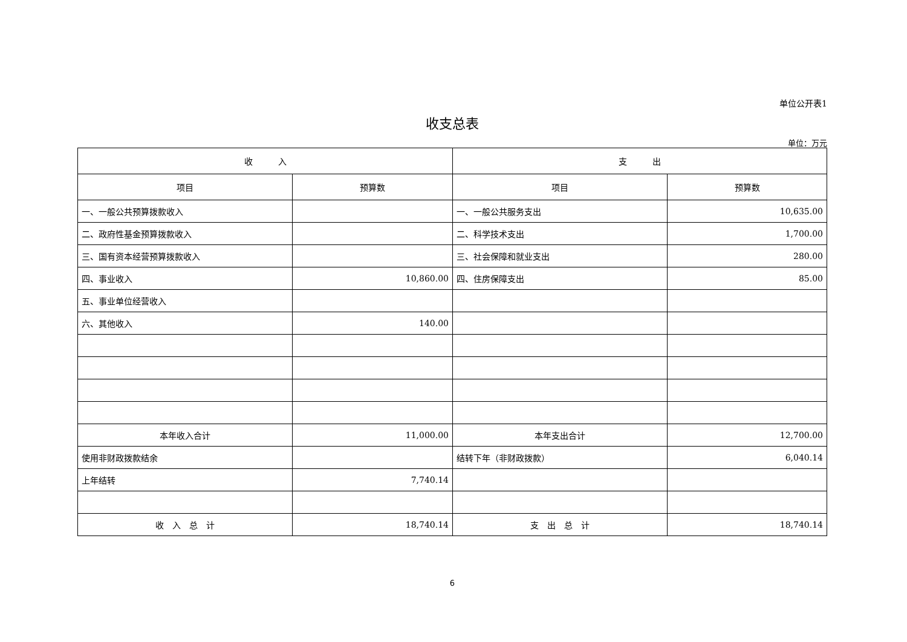单位公开表1
收支总表
单位：万元
| 收 入 | | 支 出 | |
| --- | --- | --- | --- |
| 项目 | 预算数 | 项目 | 预算数 |
| 一、一般公共预算拨款收入 | | 一、一般公共服务支出 | 10,635.00 |
| 二、政府性基金预算拨款收入 | | 二、科学技术支出 | 1,700.00 |
| 三、国有资本经营预算拨款收入 | | 三、社会保障和就业支出 | 280.00 |
| 四、事业收入 | 10,860.00 | 四、住房保障支出 | 85.00 |
| 五、事业单位经营收入 | | | |
| 六、其他收入 | 140.00 | | |
| 本年收入合计 | 11,000.00 | 本年支出合计 | 12,700.00 |
| 使用非财政拨款结余 | | 结转下年（非财政拨款） | 6,040.14 |
| 上年结转 | 7,740.14 | | |
| 收 入 总 计 | 18,740.14 | 支 出 总 计 | 18,740.14 |
6